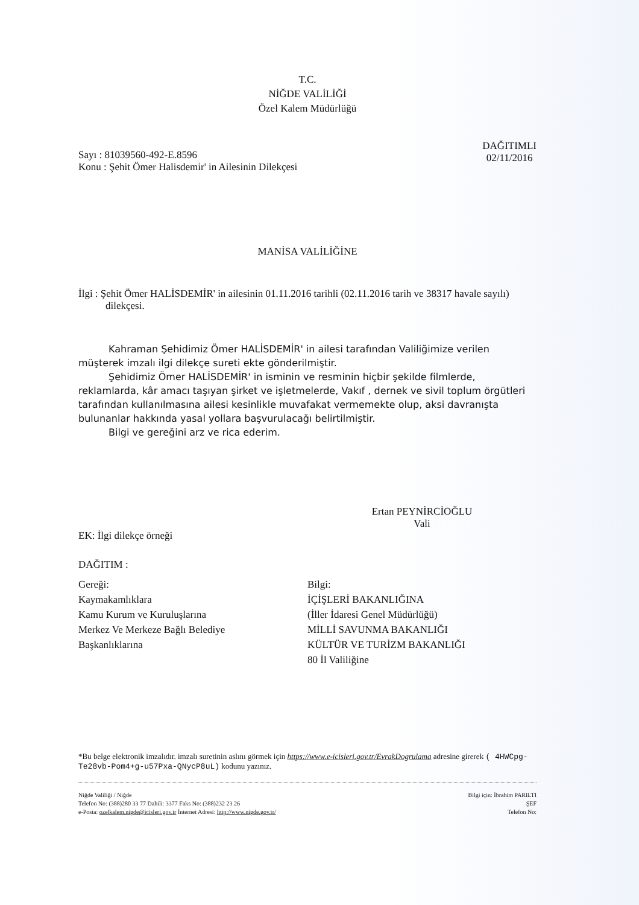T.C.
NİĞDE VALİLİĞİ
Özel Kalem Müdürlüğü
Sayı : 81039560-492-E.8596
Konu : Şehit Ömer Halisdemir' in Ailesinin Dilekçesi
DAĞITIMLI
02/11/2016
MANİSA VALİLİĞİNE
İlgi : Şehit Ömer HALİSDEMİR' in ailesinin 01.11.2016 tarihli (02.11.2016 tarih ve 38317 havale sayılı) dilekçesi.
Kahraman Şehidimiz Ömer HALİSDEMİR' in ailesi tarafından Valiliğimize verilen müşterek imzalı ilgi dilekçe sureti ekte gönderilmiştir.
Şehidimiz Ömer HALİSDEMİR' in isminin ve resminin hiçbir şekilde filmlerde, reklamlarda, kâr amacı taşıyan şirket ve işletmelerde, Vakıf , dernek ve sivil toplum örgütleri tarafından kullanılmasına ailesi kesinlikle muvafakat vermemekte olup, aksi davranışta bulunanlar hakkında yasal yollara başvurulacağı belirtilmiştir.
Bilgi ve gereğini arz ve rica ederim.
Ertan PEYNİRCİOĞLU
Vali
EK: İlgi dilekçe örneği
DAĞITIM :
Gereği:
Kaymakamlıklara
Kamu Kurum ve Kuruluşlarına
Merkez Ve Merkeze Bağlı Belediye
Başkanlıklarına
Bilgi:
İÇİŞLERİ BAKANLIĞINA
(İller İdaresi Genel Müdürlüğü)
MİLLİ SAVUNMA BAKANLIĞI
KÜLTÜR VE TURİZM BAKANLIĞI
80 İl Valiliğine
*Bu belge elektronik imzalıdır. imzalı suretinin aslını görmek için https://www.e-icisleri.gov.tr/EvrakDogrulama adresine girerek ( 4HWCpg-Te28vb-Pom4+g-u57Pxa-QNycP8uL) kodunu yazınız.
Niğde Valiliği / Niğde
Telefon No: (388)280 33 77 Dahili: 3377 Faks No: (388)232 23 26
e-Posta: ozelkalem.nigde@icisleri.gov.tr İnternet Adresi: http://www.nigde.gov.tr/
Bilgi için: İbrahim PARILTI
ŞEF
Telefon No: